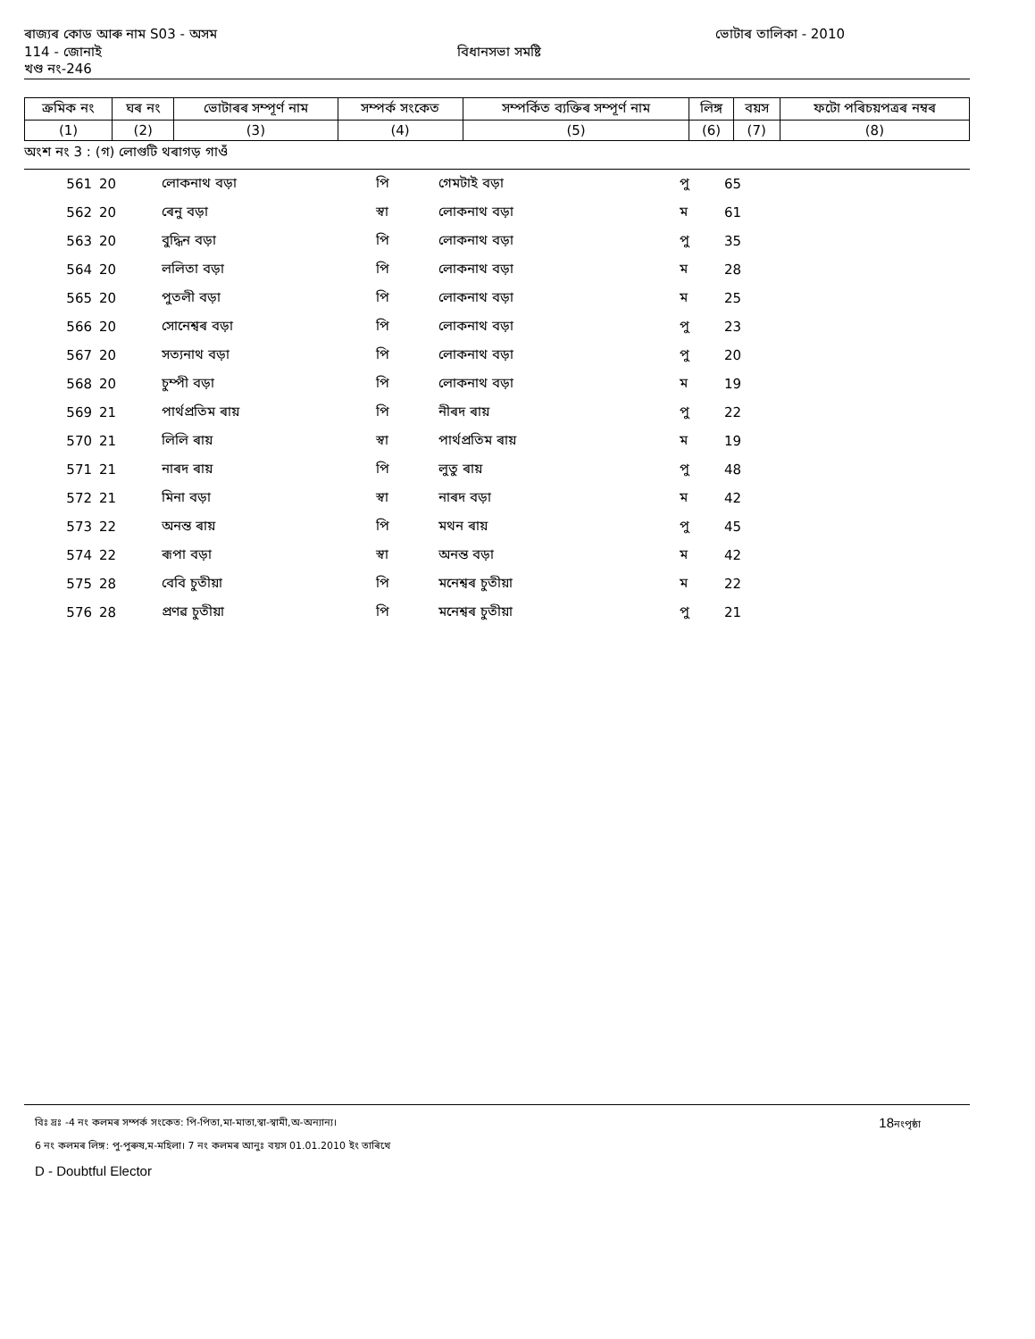ৰাজ্যৰ কোড আৰু নাম S03 - অসম ভোটাৰ তালিকা - 2010
114 - জোনাই বিধানসভা সমষ্টি
খণ্ড নং-246
| ক্রমিক নং | ঘৰ নং | ভোটাৰৰ সম্পূৰ্ণ নাম | সম্পৰ্ক সংকেত | সম্পৰ্কিত ব্যক্তিৰ সম্পূৰ্ণ নাম | লিঙ্গ | বয়স | ফটো পৰিচয়পত্ৰৰ নম্বৰ |
| --- | --- | --- | --- | --- | --- | --- | --- |
| (1) | (2) | (3) | (4) | (5) | (6) | (7) | (8) |
অংশ নং 3 : (গ) লোগুটি থৰাগড় গাওঁ
| 561 | 20 | লোকনাথ বড়া | পি | গেমটাই বড়া | পু | 65 | |
| 562 | 20 | ৰেনু বড়া | স্বা | লোকনাথ বড়া | ম | 61 | |
| 563 | 20 | বুদ্ধিন বড়া | পি | লোকনাথ বড়া | পু | 35 | |
| 564 | 20 | ললিতা বড়া | পি | লোকনাথ বড়া | ম | 28 | |
| 565 | 20 | পুতলী বড়া | পি | লোকনাথ বড়া | ম | 25 | |
| 566 | 20 | সোনেশ্বৰ বড়া | পি | লোকনাথ বড়া | পু | 23 | |
| 567 | 20 | সত্যনাথ বড়া | পি | লোকনাথ বড়া | পু | 20 | |
| 568 | 20 | চুম্পী বড়া | পি | লোকনাথ বড়া | ম | 19 | |
| 569 | 21 | পাৰ্থপ্ৰতিম ৰায় | পি | নীৰদ ৰায় | পু | 22 | |
| 570 | 21 | লিলি ৰায় | স্বা | পাৰ্থপ্ৰতিম ৰায় | ম | 19 | |
| 571 | 21 | নাৰদ ৰায় | পি | লুতু ৰায় | পু | 48 | |
| 572 | 21 | মিনা বড়া | স্বা | নাৰদ বড়া | ম | 42 | |
| 573 | 22 | অনন্ত ৰায় | পি | মথন ৰায় | পু | 45 | |
| 574 | 22 | ৰূপা বড়া | স্বা | অনন্ত বড়া | ম | 42 | |
| 575 | 28 | বেবি চুতীয়া | পি | মনেশ্বৰ চুতীয়া | ম | 22 | |
| 576 | 28 | প্ৰণৱ চুতীয়া | পি | মনেশ্বৰ চুতীয়া | পু | 21 | |
বিঃ দ্ৰঃ -4 নং কলমৰ সম্পৰ্ক সংকেত: পি-পিতা,মা-মাতা,স্বা-স্বামী,অ-অন্যান্য। 18নংপৃষ্ঠা
6 নং কলমৰ লিঙ্গ: পু-পুৰুষ,ম-মহিলা। 7 নং কলমৰ আনুঃ বয়স 01.01.2010 ইং তাৰিখে
D - Doubtful Elector